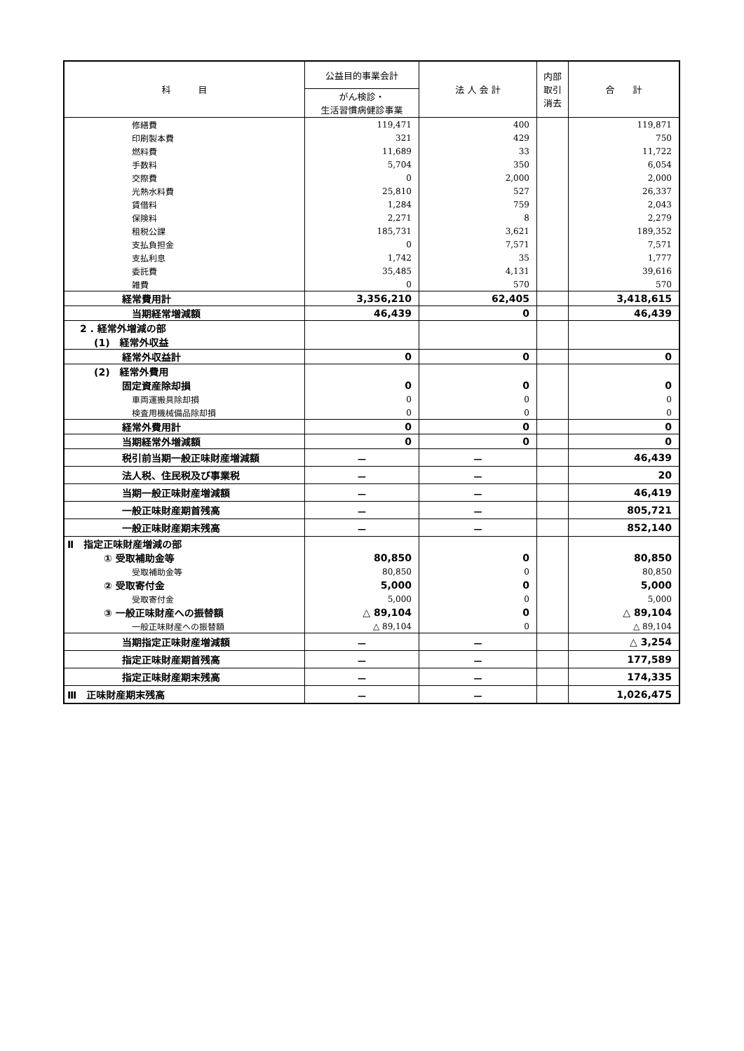| 科 目 | 公益目的事業会計 | 法 人 会 計 | 内部 取引 消去 | 合 計 |
| --- | --- | --- | --- | --- |
| | がん検診・ 生活習慣病健診事業 | | | |
| 修繕費 | 119,471 | 400 | | 119,871 |
| 印刷製本費 | 321 | 429 | | 750 |
| 燃料費 | 11,689 | 33 | | 11,722 |
| 手数料 | 5,704 | 350 | | 6,054 |
| 交際費 | 0 | 2,000 | | 2,000 |
| 光熱水料費 | 25,810 | 527 | | 26,337 |
| 賃借料 | 1,284 | 759 | | 2,043 |
| 保険料 | 2,271 | 8 | | 2,279 |
| 租税公課 | 185,731 | 3,621 | | 189,352 |
| 支払負担金 | 0 | 7,571 | | 7,571 |
| 支払利息 | 1,742 | 35 | | 1,777 |
| 委託費 | 35,485 | 4,131 | | 39,616 |
| 雑費 | 0 | 570 | | 570 |
| 経常費用計 | 3,356,210 | 62,405 | | 3,418,615 |
| 当期経常増減額 | 46,439 | 0 | | 46,439 |
| 2 . 経常外増減の部 | | | | |
| (1) 経常外収益 | | | | |
| 経常外収益計 | 0 | 0 | | 0 |
| (2) 経常外費用 | | | | |
| 固定資産除却損 | 0 | 0 | | 0 |
| 車両運搬具除却損 | 0 | 0 | | 0 |
| 検査用機械備品除却損 | 0 | 0 | | 0 |
| 経常外費用計 | 0 | 0 | | 0 |
| 当期経常外増減額 | 0 | 0 | | 0 |
| 税引前当期一般正味財産増減額 | － | － | | 46,439 |
| 法人税、住民税及び事業税 | － | － | | 20 |
| 当期一般正味財産増減額 | － | － | | 46,419 |
| 一般正味財産期首残高 | － | － | | 805,721 |
| 一般正味財産期末残高 | － | － | | 852,140 |
| Ⅱ 指定正味財産増減の部 | | | | |
| ① 受取補助金等 | 80,850 | 0 | | 80,850 |
| 受取補助金等 | 80,850 | 0 | | 80,850 |
| ② 受取寄付金 | 5,000 | 0 | | 5,000 |
| 受取寄付金 | 5,000 | 0 | | 5,000 |
| ③ 一般正味財産への振替額 | △ 89,104 | 0 | | △ 89,104 |
| 一般正味財産への振替額 | △ 89,104 | 0 | | △ 89,104 |
| 当期指定正味財産増減額 | － | － | | △ 3,254 |
| 指定正味財産期首残高 | － | － | | 177,589 |
| 指定正味財産期末残高 | － | － | | 174,335 |
| Ⅲ 正味財産期末残高 | － | － | | 1,026,475 |